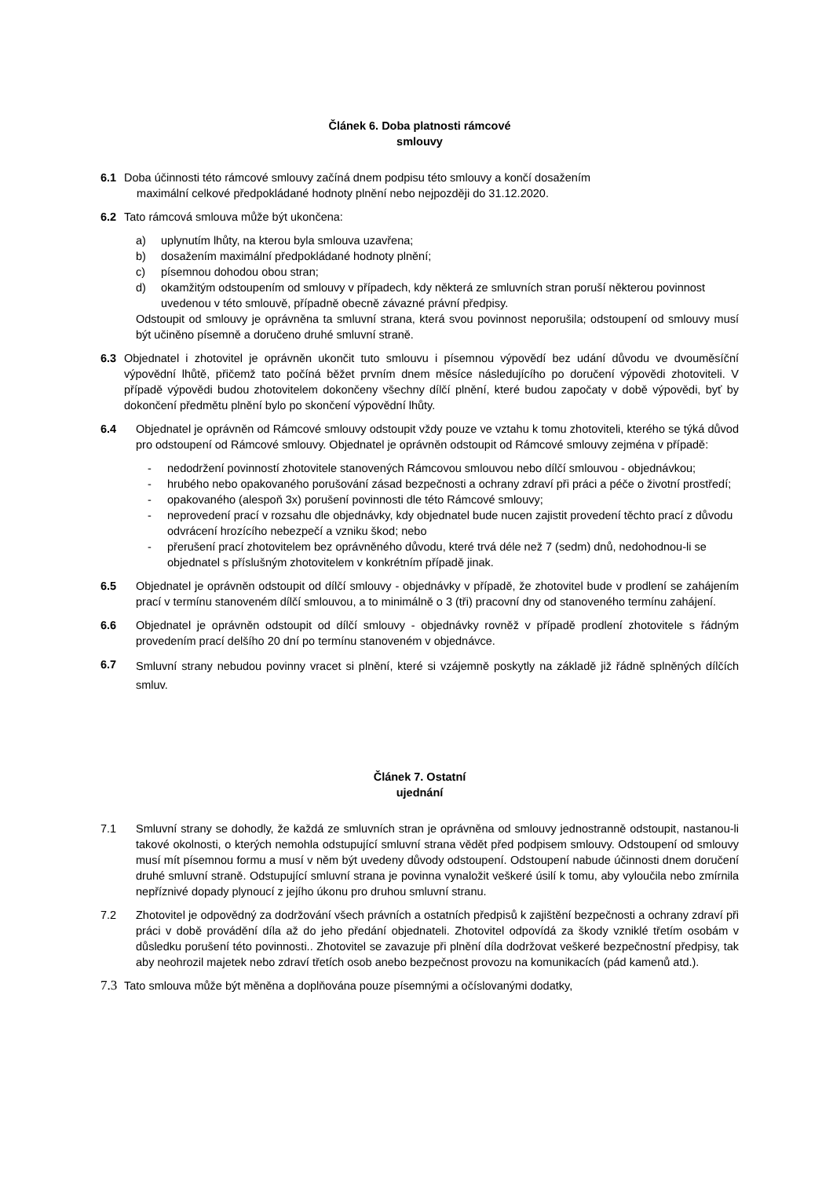Článek 6. Doba platnosti rámcové
smlouvy
6.1 Doba účinnosti této rámcové smlouvy začíná dnem podpisu této smlouvy a končí dosažením
maximální celkové předpokládané hodnoty plnění nebo nejpozději do 31.12.2020.
6.2 Tato rámcová smlouva může být ukončena:
a) uplynutím lhůty, na kterou byla smlouva uzavřena;
b) dosažením maximální předpokládané hodnoty plnění;
c) písemnou dohodou obou stran;
d) okamžitým odstoupením od smlouvy v případech, kdy některá ze smluvních stran poruší některou povinnost uvedenou v této smlouvě, případně obecně závazné právní předpisy.
Odstoupit od smlouvy je oprávněna ta smluvní strana, která svou povinnost neporušila; odstoupení od smlouvy musí být učiněno písemně a doručeno druhé smluvní straně.
6.3 Objednatel i zhotovitel je oprávněn ukončit tuto smlouvu i písemnou výpovědí bez udání důvodu ve dvouměsíční výpovědní lhůtě, přičemž tato počíná běžet prvním dnem měsíce následujícího po doručení výpovědi zhotoviteli. V případě výpovědi budou zhotovitelem dokončeny všechny dílčí plnění, které budou započaty v době výpovědi, byť by dokončení předmětu plnění bylo po skončení výpovědní lhůty.
6.4 Objednatel je oprávněn od Rámcové smlouvy odstoupit vždy pouze ve vztahu k tomu zhotoviteli, kterého se týká důvod pro odstoupení od Rámcové smlouvy. Objednatel je oprávněn odstoupit od Rámcové smlouvy zejména v případě:
- nedodržení povinností zhotovitele stanovených Rámcovou smlouvou nebo dílčí smlouvou - objednávkou;
- hrubého nebo opakovaného porušování zásad bezpečnosti a ochrany zdraví při práci a péče o životní prostředí;
- opakovaného (alespoň 3x) porušení povinnosti dle této Rámcové smlouvy;
- neprovedení prací v rozsahu dle objednávky, kdy objednatel bude nucen zajistit provedení těchto prací z důvodu odvrácení hrozícího nebezpečí a vzniku škod; nebo
- přerušení prací zhotovitelem bez oprávněného důvodu, které trvá déle než 7 (sedm) dnů, nedohodnou-li se objednatel s příslušným zhotovitelem v konkrétním případě jinak.
6.5 Objednatel je oprávněn odstoupit od dílčí smlouvy - objednávky v případě, že zhotovitel bude v prodlení se zahájením prací v termínu stanoveném dílčí smlouvou, a to minimálně o 3 (tři) pracovní dny od stanoveného termínu zahájení.
6.6 Objednatel je oprávněn odstoupit od dílčí smlouvy - objednávky rovněž v případě prodlení zhotovitele s řádným provedením prací delšího 20 dní po termínu stanoveném v objednávce.
6.7
Smluvní strany nebudou povinny vracet si plnění, které si vzájemně poskytly na základě již řádně splněných dílčích smluv.
Článek 7. Ostatní
ujednání
7.1 Smluvní strany se dohodly, že každá ze smluvních stran je oprávněna od smlouvy jednostranně odstoupit, nastanou-li takové okolnosti, o kterých nemohla odstupující smluvní strana vědět před podpisem smlouvy. Odstoupení od smlouvy musí mít písemnou formu a musí v něm být uvedeny důvody odstoupení. Odstoupení nabude účinnosti dnem doručení druhé smluvní straně. Odstupující smluvní strana je povinna vynaložit veškeré úsilí k tomu, aby vyloučila nebo zmírnila nepříznivé dopady plynoucí z jejího úkonu pro druhou smluvní stranu.
7.2 Zhotovitel je odpovědný za dodržování všech právních a ostatních předpisů k zajištění bezpečnosti a ochrany zdraví při práci v době provádění díla až do jeho předání objednateli. Zhotovitel odpovídá za škody vzniklé třetím osobám v důsledku porušení této povinnosti.. Zhotovitel se zavazuje při plnění díla dodržovat veškeré bezpečnostní předpisy, tak aby neohrozil majetek nebo zdraví třetích osob anebo bezpečnost provozu na komunikacích (pád kamenů atd.).
7.3
Tato smlouva může být měněna a doplňována pouze písemnými a očíslovanými dodatky,